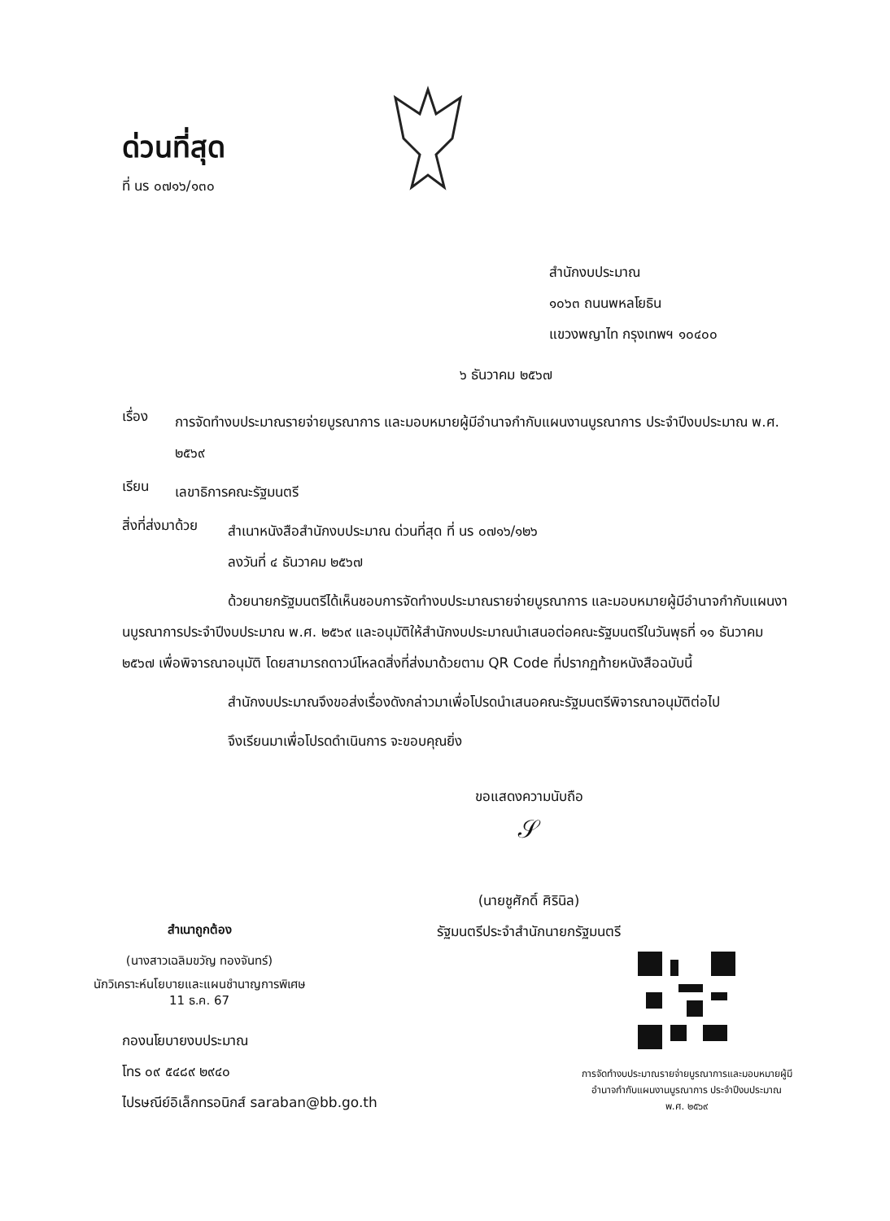ด่วนที่สุด
ที่ นร ๐๗๑๖/๑๓๐
สำนักงบประมาณ
๑๐๖๓ ถนนพหลโยธิน
แขวงพญาไท กรุงเทพฯ ๑๐๔๐๐
๖ ธันวาคม ๒๕๖๗
เรื่อง
การจัดทำงบประมาณรายจ่ายบูรณาการ และมอบหมายผู้มีอำนาจกำกับแผนงานบูรณาการ ประจำปีงบประมาณ พ.ศ. ๒๕๖๙
เรียน
เลขาธิการคณะรัฐมนตรี
สิ่งที่ส่งมาด้วย
สำเนาหนังสือสำนักงบประมาณ ด่วนที่สุด ที่ นร ๐๗๑๖/๑๒๖
ลงวันที่ ๔ ธันวาคม ๒๕๖๗
ด้วยนายกรัฐมนตรีได้เห็นชอบการจัดทำงบประมาณรายจ่ายบูรณาการ และมอบหมายผู้มีอำนาจกำกับแผนงานบูรณาการประจำปีงบประมาณ พ.ศ. ๒๕๖๙ และอนุมัติให้สำนักงบประมาณนำเสนอต่อคณะรัฐมนตรีในวันพุธที่ ๑๑ ธันวาคม ๒๕๖๗ เพื่อพิจารณาอนุมัติ โดยสามารถดาวน์โหลดสิ่งที่ส่งมาด้วยตาม QR Code ที่ปรากฏท้ายหนังสือฉบับนี้
สำนักงบประมาณจึงขอส่งเรื่องดังกล่าวมาเพื่อโปรดนำเสนอคณะรัฐมนตรีพิจารณาอนุมัติต่อไป
จึงเรียนมาเพื่อโปรดดำเนินการ จะขอบคุณยิ่ง
ขอแสดงความนับถือ
𝒮
(นายชูศักดิ์ ศิรินิล)
รัฐมนตรีประจำสำนักนายกรัฐมนตรี
สำเนาถูกต้อง
(นางสาวเฉลิมขวัญ ทองจันทร์)
นักวิเคราะห์นโยบายและแผนชำนาญการพิเศษ
11 ธ.ค. 67
กองนโยบายงบประมาณ
โทร ๐๙ ๕๔๘๙ ๒๙๔๐
ไปรษณีย์อิเล็กทรอนิกส์ saraban@bb.go.th
การจัดทำงบประมาณรายจ่ายบูรณาการและมอบหมายผู้มีอำนาจกำกับแผนงานบูรณาการ ประจำปีงบประมาณ พ.ศ. ๒๕๖๙